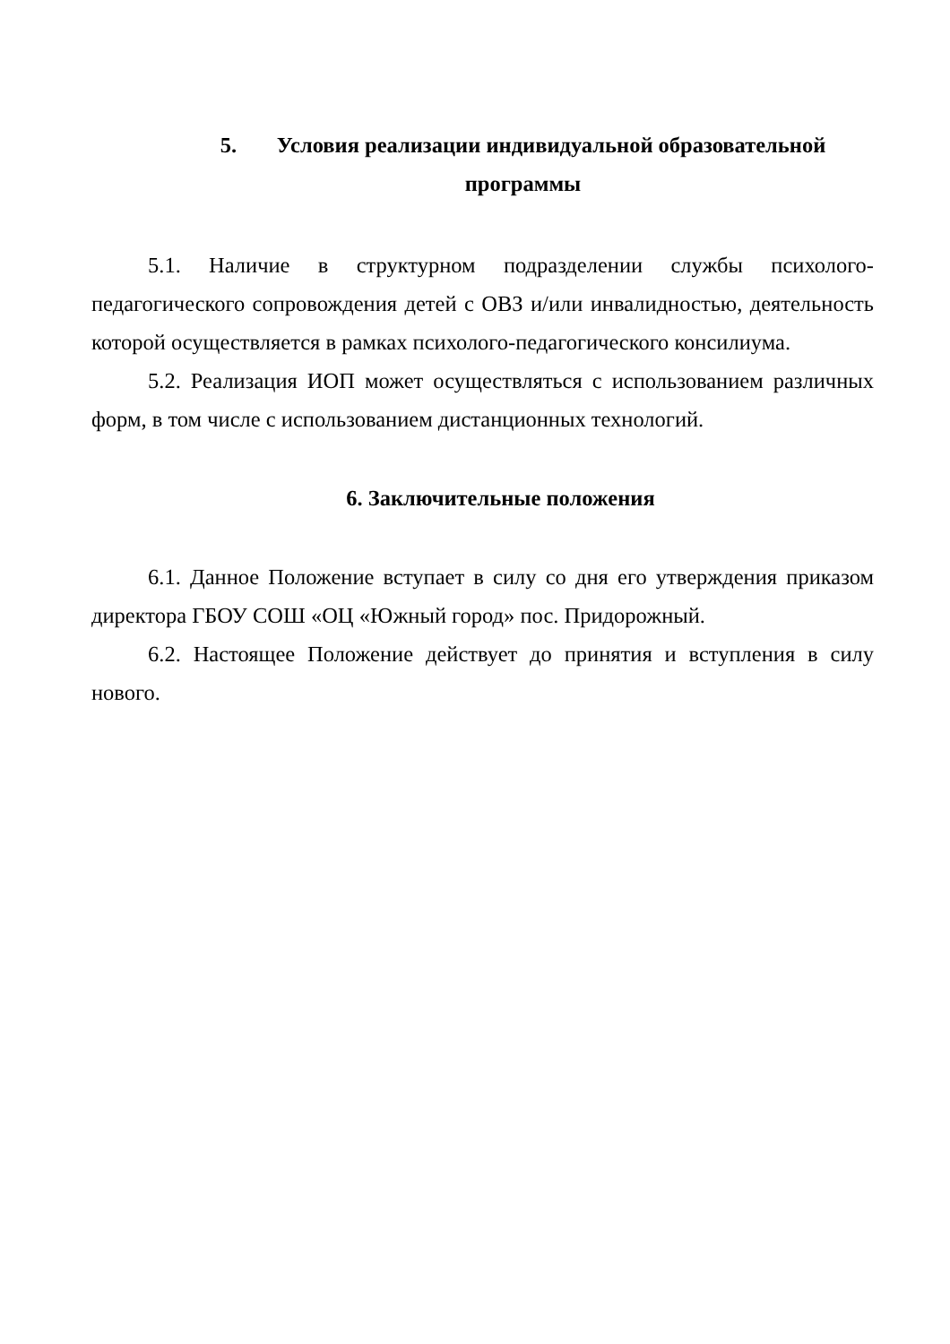5. Условия реализации индивидуальной образовательной
программы
5.1. Наличие в структурном подразделении службы психолого-педагогического сопровождения детей с ОВЗ и/или инвалидностью, деятельность которой осуществляется в рамках психолого-педагогического консилиума.
5.2. Реализация ИОП может осуществляться с использованием различных форм, в том числе с использованием дистанционных технологий.
6. Заключительные положения
6.1. Данное Положение вступает в силу со дня его утверждения приказом директора ГБОУ СОШ «ОЦ «Южный город» пос. Придорожный.
6.2. Настоящее Положение действует до принятия и вступления в силу нового.